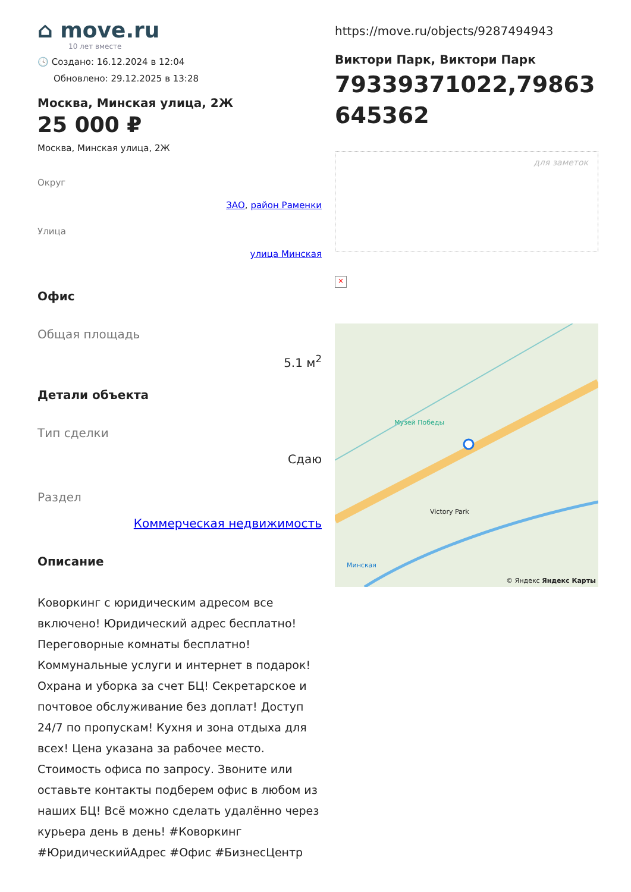⌂ move.ru
10 лет вместе
🕓 Создано: 16.12.2024 в 12:04
Обновлено: 29.12.2025 в 13:28
Москва, Минская улица, 2Ж
25 000 ₽
Москва, Минская улица, 2Ж
Округ
ЗАО, район Раменки
Улица
улица Минская
Офис
Общая площадь
5.1 м<sup>2</sup>
Детали объекта
Тип сделки
Сдаю
Раздел
Коммерческая недвижимость
Описание
Коворкинг с юридическим адресом все включено! Юридический адрес бесплатно! Переговорные комнаты бесплатно! Коммунальные услуги и интернет в подарок! Охрана и уборка за счет БЦ! Секретарское и почтовое обслуживание без доплат! Доступ 24/7 по пропускам! Кухня и зона отдыха для всех! Цена указана за рабочее место. Стоимость офиса по запросу. Звоните или оставьте контакты подберем офис в любом из наших БЦ! Всё можно сделать удалённо через курьера день в день! #Коворкинг #ЮридическийАдрес #Офис #БизнесЦентр
https://move.ru/objects/9287494943
Виктори Парк, Виктори Парк
79339371022,79863645362
для заметок
×
Музей Победы
Victory Park
Минская
© Яндекс Яндекс Карты